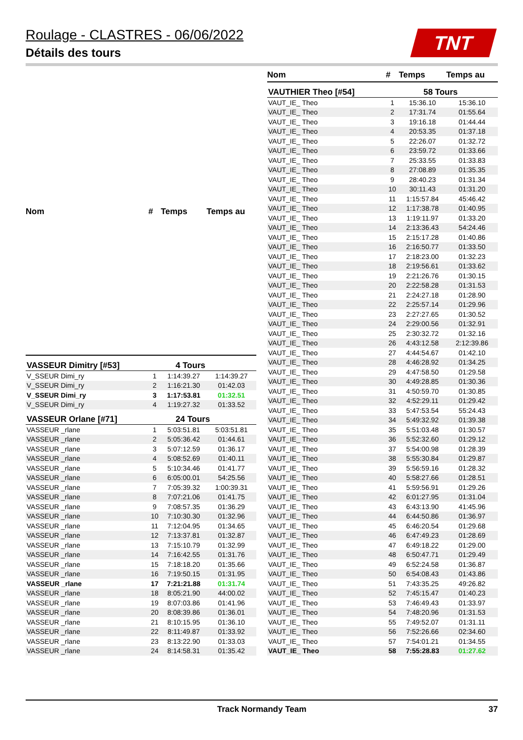Roulage - CLASTRES - 06/06/2022
Détails des tours
TNT
| Nom | # | Temps | Temps au |
| --- | --- | --- | --- |
| VASSEUR Dimitry [#53] | | 4 Tours | |
| V_SSEUR Dimi_ry | 1 | 1:14:39.27 | 1:14:39.27 |
| V_SSEUR Dimi_ry | 2 | 1:16:21.30 | 01:42.03 |
| V_SSEUR Dimi_ry | 3 | 1:17:53.81 | 01:32.51 |
| V_SSEUR Dimi_ry | 4 | 1:19:27.32 | 01:33.52 |
| VASSEUR Orlane [#71] | | 24 Tours | |
| VASSEUR _rlane | 1 | 5:03:51.81 | 5:03:51.81 |
| VASSEUR _rlane | 2 | 5:05:36.42 | 01:44.61 |
| VASSEUR _rlane | 3 | 5:07:12.59 | 01:36.17 |
| VASSEUR _rlane | 4 | 5:08:52.69 | 01:40.11 |
| VASSEUR _rlane | 5 | 5:10:34.46 | 01:41.77 |
| VASSEUR _rlane | 6 | 6:05:00.01 | 54:25.56 |
| VASSEUR _rlane | 7 | 7:05:39.32 | 1:00:39.31 |
| VASSEUR _rlane | 8 | 7:07:21.06 | 01:41.75 |
| VASSEUR _rlane | 9 | 7:08:57.35 | 01:36.29 |
| VASSEUR _rlane | 10 | 7:10:30.30 | 01:32.96 |
| VASSEUR _rlane | 11 | 7:12:04.95 | 01:34.65 |
| VASSEUR _rlane | 12 | 7:13:37.81 | 01:32.87 |
| VASSEUR _rlane | 13 | 7:15:10.79 | 01:32.99 |
| VASSEUR _rlane | 14 | 7:16:42.55 | 01:31.76 |
| VASSEUR _rlane | 15 | 7:18:18.20 | 01:35.66 |
| VASSEUR _rlane | 16 | 7:19:50.15 | 01:31.95 |
| VASSEUR _rlane | 17 | 7:21:21.88 | 01:31.74 |
| VASSEUR _rlane | 18 | 8:05:21.90 | 44:00.02 |
| VASSEUR _rlane | 19 | 8:07:03.86 | 01:41.96 |
| VASSEUR _rlane | 20 | 8:08:39.86 | 01:36.01 |
| VASSEUR _rlane | 21 | 8:10:15.95 | 01:36.10 |
| VASSEUR _rlane | 22 | 8:11:49.87 | 01:33.92 |
| VASSEUR _rlane | 23 | 8:13:22.90 | 01:33.03 |
| VASSEUR _rlane | 24 | 8:14:58.31 | 01:35.42 |
| Nom | # | Temps | Temps au |
| --- | --- | --- | --- |
| VAUTHIER Theo [#54] | | 58 Tours | |
| VAUT_IE_ Theo | 1 | 15:36.10 | 15:36.10 |
| VAUT_IE_ Theo | 2 | 17:31.74 | 01:55.64 |
| VAUT_IE_ Theo | 3 | 19:16.18 | 01:44.44 |
| VAUT_IE_ Theo | 4 | 20:53.35 | 01:37.18 |
| VAUT_IE_ Theo | 5 | 22:26.07 | 01:32.72 |
| VAUT_IE_ Theo | 6 | 23:59.72 | 01:33.66 |
| VAUT_IE_ Theo | 7 | 25:33.55 | 01:33.83 |
| VAUT_IE_ Theo | 8 | 27:08.89 | 01:35.35 |
| VAUT_IE_ Theo | 9 | 28:40.23 | 01:31.34 |
| VAUT_IE_ Theo | 10 | 30:11.43 | 01:31.20 |
| VAUT_IE_ Theo | 11 | 1:15:57.84 | 45:46.42 |
| VAUT_IE_ Theo | 12 | 1:17:38.78 | 01:40.95 |
| VAUT_IE_ Theo | 13 | 1:19:11.97 | 01:33.20 |
| VAUT_IE_ Theo | 14 | 2:13:36.43 | 54:24.46 |
| VAUT_IE_ Theo | 15 | 2:15:17.28 | 01:40.86 |
| VAUT_IE_ Theo | 16 | 2:16:50.77 | 01:33.50 |
| VAUT_IE_ Theo | 17 | 2:18:23.00 | 01:32.23 |
| VAUT_IE_ Theo | 18 | 2:19:56.61 | 01:33.62 |
| VAUT_IE_ Theo | 19 | 2:21:26.76 | 01:30.15 |
| VAUT_IE_ Theo | 20 | 2:22:58.28 | 01:31.53 |
| VAUT_IE_ Theo | 21 | 2:24:27.18 | 01:28.90 |
| VAUT_IE_ Theo | 22 | 2:25:57.14 | 01:29.96 |
| VAUT_IE_ Theo | 23 | 2:27:27.65 | 01:30.52 |
| VAUT_IE_ Theo | 24 | 2:29:00.56 | 01:32.91 |
| VAUT_IE_ Theo | 25 | 2:30:32.72 | 01:32.16 |
| VAUT_IE_ Theo | 26 | 4:43:12.58 | 2:12:39.86 |
| VAUT_IE_ Theo | 27 | 4:44:54.67 | 01:42.10 |
| VAUT_IE_ Theo | 28 | 4:46:28.92 | 01:34.25 |
| VAUT_IE_ Theo | 29 | 4:47:58.50 | 01:29.58 |
| VAUT_IE_ Theo | 30 | 4:49:28.85 | 01:30.36 |
| VAUT_IE_ Theo | 31 | 4:50:59.70 | 01:30.85 |
| VAUT_IE_ Theo | 32 | 4:52:29.11 | 01:29.42 |
| VAUT_IE_ Theo | 33 | 5:47:53.54 | 55:24.43 |
| VAUT_IE_ Theo | 34 | 5:49:32.92 | 01:39.38 |
| VAUT_IE_ Theo | 35 | 5:51:03.48 | 01:30.57 |
| VAUT_IE_ Theo | 36 | 5:52:32.60 | 01:29.12 |
| VAUT_IE_ Theo | 37 | 5:54:00.98 | 01:28.39 |
| VAUT_IE_ Theo | 38 | 5:55:30.84 | 01:29.87 |
| VAUT_IE_ Theo | 39 | 5:56:59.16 | 01:28.32 |
| VAUT_IE_ Theo | 40 | 5:58:27.66 | 01:28.51 |
| VAUT_IE_ Theo | 41 | 5:59:56.91 | 01:29.26 |
| VAUT_IE_ Theo | 42 | 6:01:27.95 | 01:31.04 |
| VAUT_IE_ Theo | 43 | 6:43:13.90 | 41:45.96 |
| VAUT_IE_ Theo | 44 | 6:44:50.86 | 01:36.97 |
| VAUT_IE_ Theo | 45 | 6:46:20.54 | 01:29.68 |
| VAUT_IE_ Theo | 46 | 6:47:49.23 | 01:28.69 |
| VAUT_IE_ Theo | 47 | 6:49:18.22 | 01:29.00 |
| VAUT_IE_ Theo | 48 | 6:50:47.71 | 01:29.49 |
| VAUT_IE_ Theo | 49 | 6:52:24.58 | 01:36.87 |
| VAUT_IE_ Theo | 50 | 6:54:08.43 | 01:43.86 |
| VAUT_IE_ Theo | 51 | 7:43:35.25 | 49:26.82 |
| VAUT_IE_ Theo | 52 | 7:45:15.47 | 01:40.23 |
| VAUT_IE_ Theo | 53 | 7:46:49.43 | 01:33.97 |
| VAUT_IE_ Theo | 54 | 7:48:20.96 | 01:31.53 |
| VAUT_IE_ Theo | 55 | 7:49:52.07 | 01:31.11 |
| VAUT_IE_ Theo | 56 | 7:52:26.66 | 02:34.60 |
| VAUT_IE_ Theo | 57 | 7:54:01.21 | 01:34.55 |
| VAUT_IE_ Theo | 58 | 7:55:28.83 | 01:27.62 |
Track Normandy Team 37